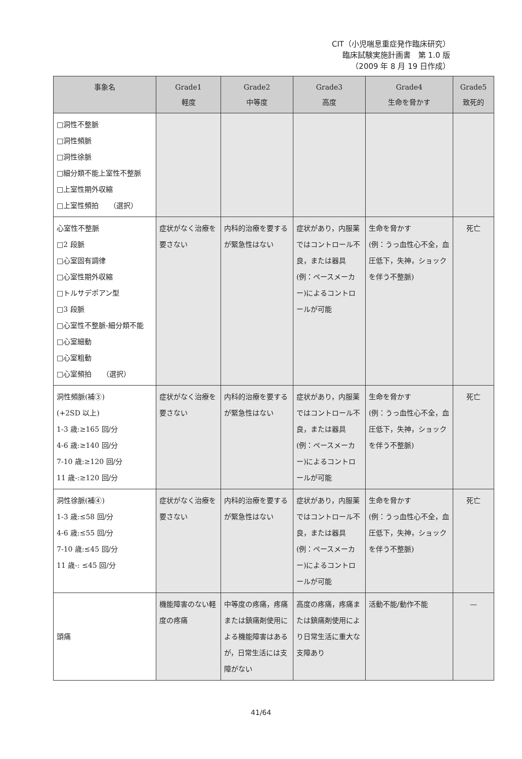CIT（小児喘息重症発作臨床研究）
臨床試験実施計画書　第 1.0 版
（2009 年 8 月 19 日作成）
| 事象名 | Grade1 軽度 | Grade2 中等度 | Grade3 高度 | Grade4 生命を脅かす | Grade5 致死的 |
| --- | --- | --- | --- | --- | --- |
| □洞性不整脈 □洞性頻脈 □洞性徐脈 □細分類不能上室性不整脈 □上室性期外収縮 □上室性頻拍 （選択） | | | | | |
| 心室性不整脈 □2 段脈 □心室固有調律 □心室性期外収縮 □トルサデポアン型 □3 段脈 □心室性不整脈-細分類不能 □心室細動 □心室粗動 □心室頻拍 （選択） | 症状がなく治療を要さない | 内科的治療を要するが緊急性はない | 症状があり，内服薬ではコントロール不良，または器具(例：ペースメーカー)によるコントロールが可能 | 生命を脅かす (例：うっ血性心不全，血圧低下，失神，ショックを伴う不整脈) | 死亡 |
| 洞性頻脈(補③) (+2SD 以上) 1-3 歳:≥165 回/分 4-6 歳:≥140 回/分 7-10 歳:≥120 回/分 11 歳-:≥120 回/分 | 症状がなく治療を要さない | 内科的治療を要するが緊急性はない | 症状があり，内服薬ではコントロール不良，または器具(例：ペースメーカー)によるコントロールが可能 | 生命を脅かす (例：うっ血性心不全，血圧低下，失神，ショックを伴う不整脈) | 死亡 |
| 洞性徐脈(補④) 1-3 歳:≤58 回/分 4-6 歳:≤55 回/分 7-10 歳:≤45 回/分 11 歳-: ≤45 回/分 | 症状がなく治療を要さない | 内科的治療を要するが緊急性はない | 症状があり，内服薬ではコントロール不良，または器具(例：ペースメーカー)によるコントロールが可能 | 生命を脅かす (例：うっ血性心不全，血圧低下，失神，ショックを伴う不整脈) | 死亡 |
| 頭痛 | 機能障害のない軽度の疼痛 | 中等度の疼痛，疼痛または鎮痛剤使用による機能障害はあるが，日常生活には支障がない | 高度の疼痛，疼痛または鎮痛剤使用により日常生活に重大な支障あり | 活動不能/動作不能 | — |
41/64